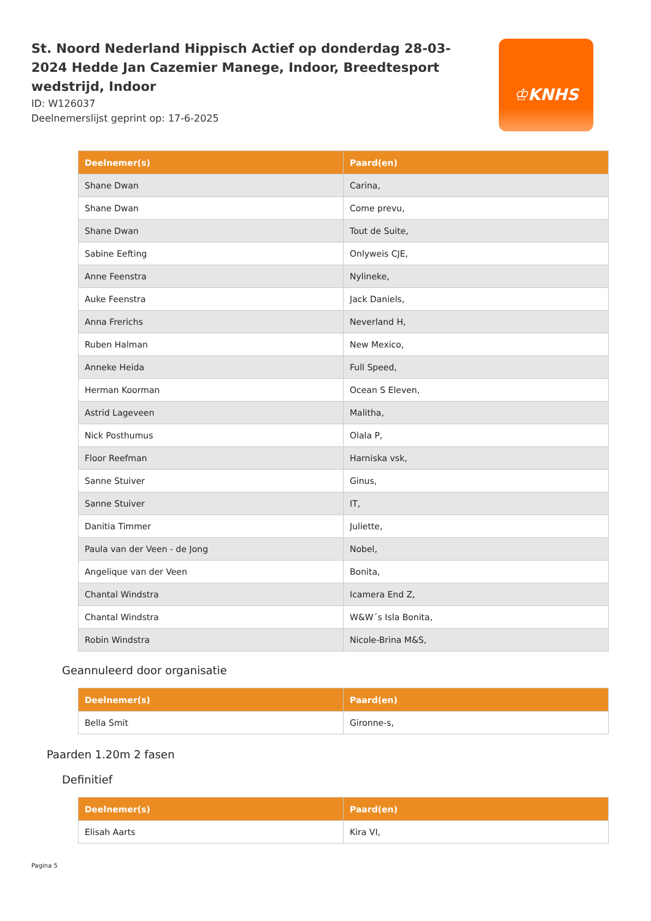St. Noord Nederland Hippisch Actief op donderdag 28-03-2024 Hedde Jan Cazemier Manege, Indoor, Breedtesport wedstrijd, Indoor
ID: W126037
Deelnemerslijst geprint op: 17-6-2025
♔KNHS
| Deelnemer(s) | Paard(en) |
| --- | --- |
| Shane Dwan | Carina, |
| Shane Dwan | Come prevu, |
| Shane Dwan | Tout de Suite, |
| Sabine Eefting | Onlyweis CJE, |
| Anne Feenstra | Nylineke, |
| Auke Feenstra | Jack Daniels, |
| Anna Frerichs | Neverland H, |
| Ruben Halman | New Mexico, |
| Anneke Heida | Full Speed, |
| Herman Koorman | Ocean S Eleven, |
| Astrid Lageveen | Malitha, |
| Nick Posthumus | Olala P, |
| Floor Reefman | Harniska vsk, |
| Sanne Stuiver | Ginus, |
| Sanne Stuiver | IT, |
| Danitia Timmer | Juliette, |
| Paula van der Veen - de Jong | Nobel, |
| Angelique van der Veen | Bonita, |
| Chantal Windstra | Icamera End Z, |
| Chantal Windstra | W&W´s Isla Bonita, |
| Robin Windstra | Nicole-Brina M&S, |
Geannuleerd door organisatie
| Deelnemer(s) | Paard(en) |
| --- | --- |
| Bella Smit | Gironne-s, |
Paarden 1.20m 2 fasen
Definitief
| Deelnemer(s) | Paard(en) |
| --- | --- |
| Elisah Aarts | Kira VI, |
Pagina 5